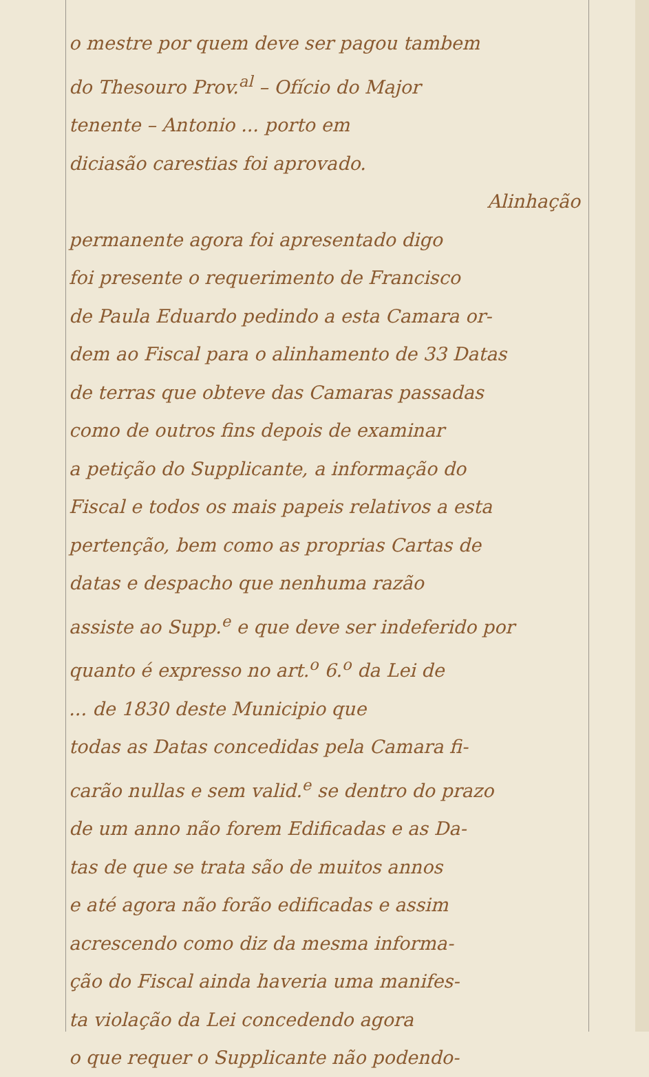o mestre por quem deve ser pagou tambem
do Thesouro Prov.<sup>al</sup> – Ofício do Major
tenente – Antonio ... porto em
diciasão carestias foi aprovado.
Alinhação
permanente agora foi apresentado digo
foi presente o requerimento de Francisco
de Paula Eduardo pedindo a esta Camara or-
dem ao Fiscal para o alinhamento de 33 Datas
de terras que obteve das Camaras passadas
como de outros fins depois de examinar
a petição do Supplicante, a informação do
Fiscal e todos os mais papeis relativos a esta
pertenção, bem como as proprias Cartas de
datas e despacho que nenhuma razão
assiste ao Supp.<sup>e</sup> e que deve ser indeferido por
quanto é expresso no art.<sup>o</sup> 6.<sup>o</sup> da Lei de
... de 1830 deste Municipio que
todas as Datas concedidas pela Camara fi-
carão nullas e sem valid.<sup>e</sup> se dentro do prazo
de um anno não forem Edificadas e as Da-
tas de que se trata são de muitos annos
e até agora não forão edificadas e assim
acrescendo como diz da mesma informa-
ção do Fiscal ainda haveria uma manifes-
ta violação da Lei concedendo agora
o que requer o Supplicante não podendo-